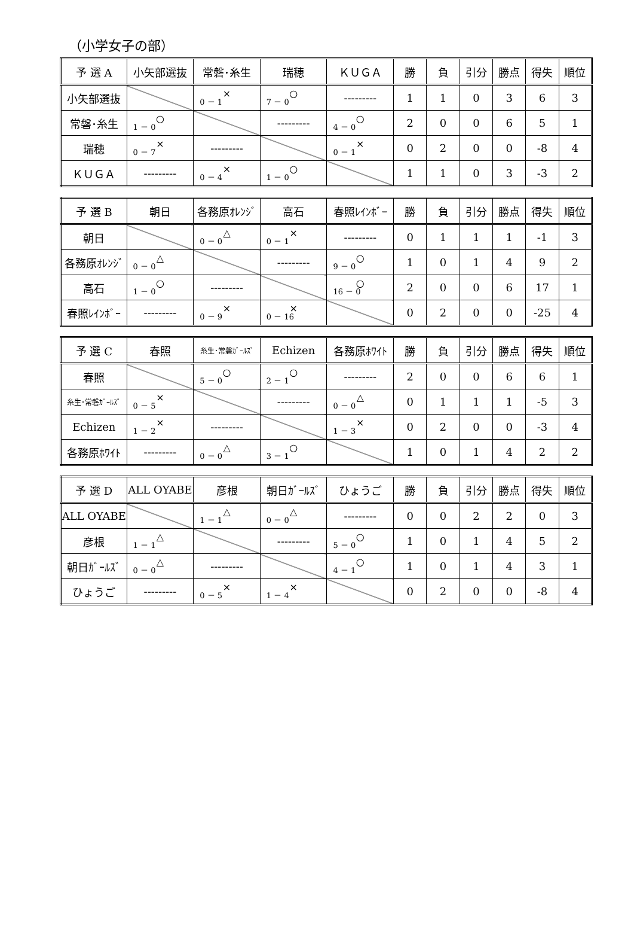（小学女子の部）
| 予 選 A | 小矢部選抜 | 常磐･糸生 | 瑞穂 | ＫＵＧＡ | 勝 | 負 | 引分 | 勝点 | 得失 | 順位 |
| --- | --- | --- | --- | --- | --- | --- | --- | --- | --- | --- |
| 小矢部選抜 | | × 0 － 1 | ○ 7 － 0 | --------- | 1 | 1 | 0 | 3 | 6 | 3 |
| 常磐･糸生 | ○ 1 － 0 | | --------- | ○ 4 － 0 | 2 | 0 | 0 | 6 | 5 | 1 |
| 瑞穂 | × 0 － 7 | --------- | | × 0 － 1 | 0 | 2 | 0 | 0 | -8 | 4 |
| ＫＵＧＡ | --------- | × 0 － 4 | ○ 1 － 0 | | 1 | 1 | 0 | 3 | -3 | 2 |
| 予 選 B | 朝日 | 各務原ｵﾚﾝｼﾞ | 高石 | 春照ﾚｲﾝﾎﾞｰ | 勝 | 負 | 引分 | 勝点 | 得失 | 順位 |
| --- | --- | --- | --- | --- | --- | --- | --- | --- | --- | --- |
| 朝日 | | △ 0 － 0 | × 0 － 1 | --------- | 0 | 1 | 1 | 1 | -1 | 3 |
| 各務原ｵﾚﾝｼﾞ | △ 0 － 0 | | --------- | ○ 9 － 0 | 1 | 0 | 1 | 4 | 9 | 2 |
| 高石 | ○ 1 － 0 | --------- | | ○ 16 － 0 | 2 | 0 | 0 | 6 | 17 | 1 |
| 春照ﾚｲﾝﾎﾞｰ | --------- | × 0 － 9 | × 0 － 16 | | 0 | 2 | 0 | 0 | -25 | 4 |
| 予 選 C | 春照 | 糸生･常磐ｶﾞｰﾙｽﾞ | Echizen | 各務原ﾎﾜｲﾄ | 勝 | 負 | 引分 | 勝点 | 得失 | 順位 |
| --- | --- | --- | --- | --- | --- | --- | --- | --- | --- | --- |
| 春照 | | ○ 5 － 0 | ○ 2 － 1 | --------- | 2 | 0 | 0 | 6 | 6 | 1 |
| 糸生･常磐ｶﾞｰﾙｽﾞ | × 0 － 5 | | --------- | △ 0 － 0 | 0 | 1 | 1 | 1 | -5 | 3 |
| Echizen | × 1 － 2 | --------- | | × 1 － 3 | 0 | 2 | 0 | 0 | -3 | 4 |
| 各務原ﾎﾜｲﾄ | --------- | △ 0 － 0 | ○ 3 － 1 | | 1 | 0 | 1 | 4 | 2 | 2 |
| 予 選 D | ALL OYABE | 彦根 | 朝日ｶﾞｰﾙｽﾞ | ひょうご | 勝 | 負 | 引分 | 勝点 | 得失 | 順位 |
| --- | --- | --- | --- | --- | --- | --- | --- | --- | --- | --- |
| ALL OYABE | | △ 1 － 1 | △ 0 － 0 | --------- | 0 | 0 | 2 | 2 | 0 | 3 |
| 彦根 | △ 1 － 1 | | --------- | ○ 5 － 0 | 1 | 0 | 1 | 4 | 5 | 2 |
| 朝日ｶﾞｰﾙｽﾞ | △ 0 － 0 | --------- | | ○ 4 － 1 | 1 | 0 | 1 | 4 | 3 | 1 |
| ひょうご | --------- | × 0 － 5 | × 1 － 4 | | 0 | 2 | 0 | 0 | -8 | 4 |